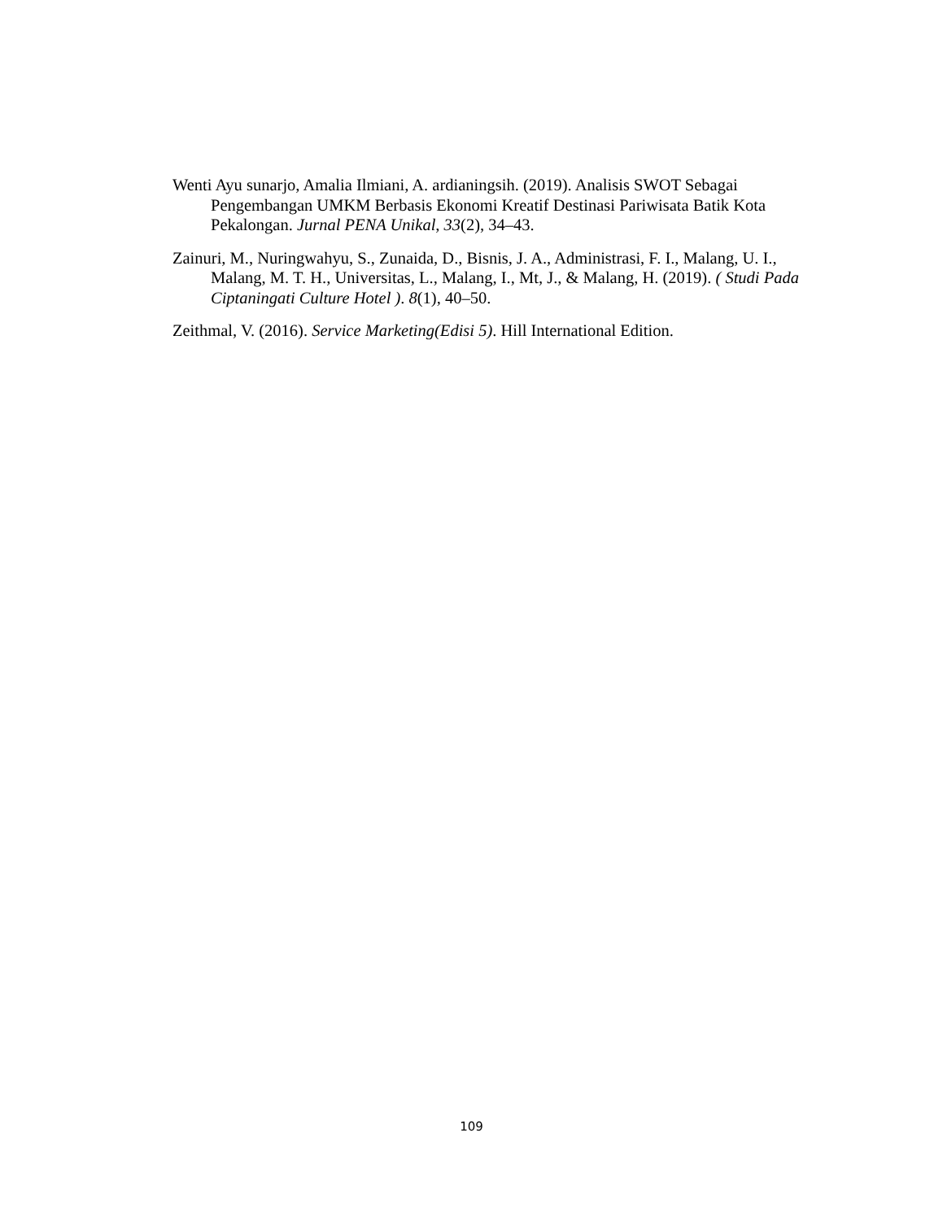Wenti Ayu sunarjo, Amalia Ilmiani, A. ardianingsih. (2019). Analisis SWOT Sebagai Pengembangan UMKM Berbasis Ekonomi Kreatif Destinasi Pariwisata Batik Kota Pekalongan. Jurnal PENA Unikal, 33(2), 34–43.
Zainuri, M., Nuringwahyu, S., Zunaida, D., Bisnis, J. A., Administrasi, F. I., Malang, U. I., Malang, M. T. H., Universitas, L., Malang, I., Mt, J., & Malang, H. (2019). ( Studi Pada Ciptaningati Culture Hotel ). 8(1), 40–50.
Zeithmal, V. (2016). Service Marketing(Edisi 5). Hill International Edition.
109